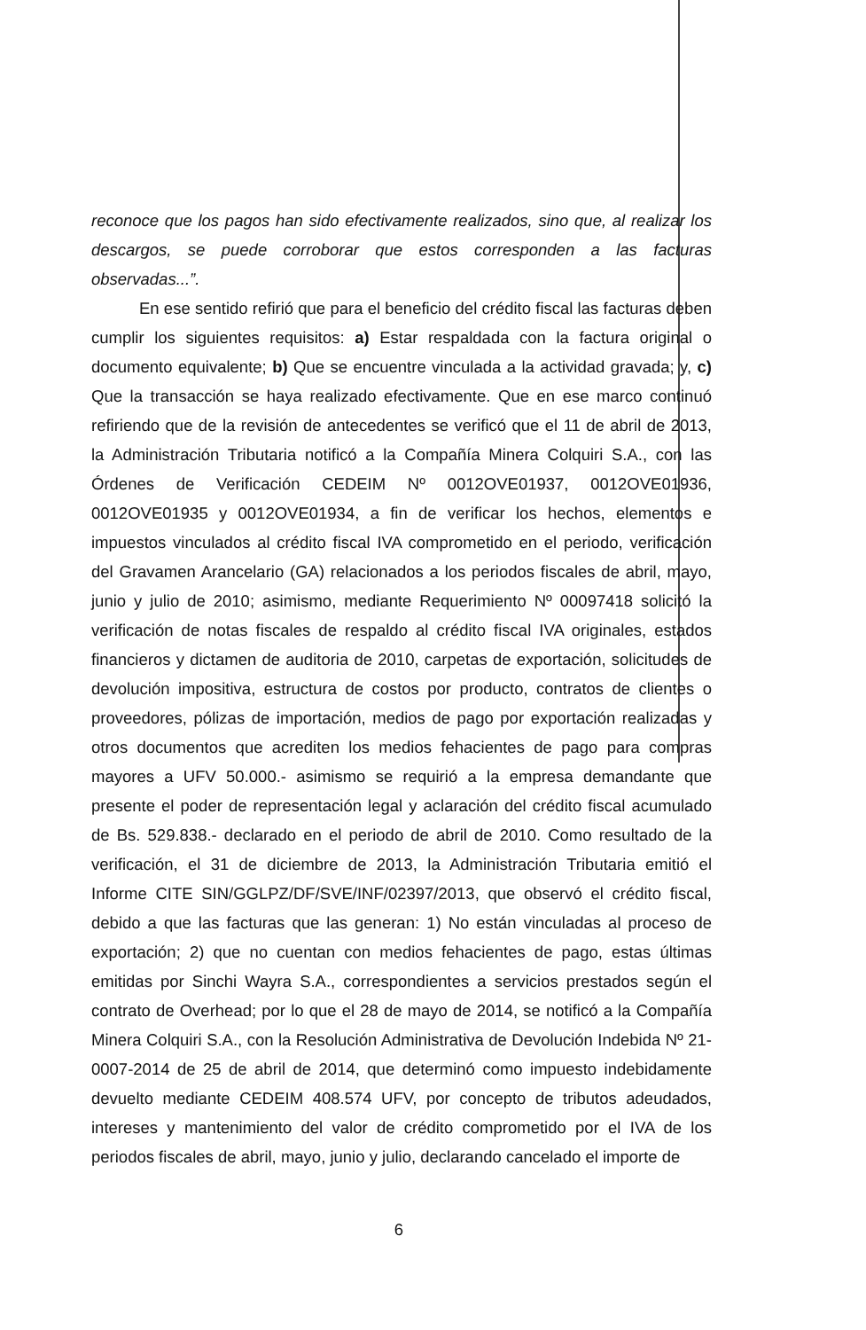reconoce que los pagos han sido efectivamente realizados, sino que, al realizar los descargos, se puede corroborar que estos corresponden a las facturas observadas...”.
En ese sentido refirió que para el beneficio del crédito fiscal las facturas deben cumplir los siguientes requisitos: a) Estar respaldada con la factura original o documento equivalente; b) Que se encuentre vinculada a la actividad gravada; y, c) Que la transacción se haya realizado efectivamente. Que en ese marco continuó refiriendo que de la revisión de antecedentes se verificó que el 11 de abril de 2013, la Administración Tributaria notificó a la Compañía Minera Colquiri S.A., con las Órdenes de Verificación CEDEIM Nº 0012OVE01937, 0012OVE01936, 0012OVE01935 y 0012OVE01934, a fin de verificar los hechos, elementos e impuestos vinculados al crédito fiscal IVA comprometido en el periodo, verificación del Gravamen Arancelario (GA) relacionados a los periodos fiscales de abril, mayo, junio y julio de 2010; asimismo, mediante Requerimiento Nº 00097418 solicitó la verificación de notas fiscales de respaldo al crédito fiscal IVA originales, estados financieros y dictamen de auditoria de 2010, carpetas de exportación, solicitudes de devolución impositiva, estructura de costos por producto, contratos de clientes o proveedores, pólizas de importación, medios de pago por exportación realizadas y otros documentos que acrediten los medios fehacientes de pago para compras mayores a UFV 50.000.- asimismo se requirió a la empresa demandante que presente el poder de representación legal y aclaración del crédito fiscal acumulado de Bs. 529.838.- declarado en el periodo de abril de 2010. Como resultado de la verificación, el 31 de diciembre de 2013, la Administración Tributaria emitió el Informe CITE SIN/GGLPZ/DF/SVE/INF/02397/2013, que observó el crédito fiscal, debido a que las facturas que las generan: 1) No están vinculadas al proceso de exportación; 2) que no cuentan con medios fehacientes de pago, estas últimas emitidas por Sinchi Wayra S.A., correspondientes a servicios prestados según el contrato de Overhead; por lo que el 28 de mayo de 2014, se notificó a la Compañía Minera Colquiri S.A., con la Resolución Administrativa de Devolución Indebida Nº 21-0007-2014 de 25 de abril de 2014, que determinó como impuesto indebidamente devuelto mediante CEDEIM 408.574 UFV, por concepto de tributos adeudados, intereses y mantenimiento del valor de crédito comprometido por el IVA de los periodos fiscales de abril, mayo, junio y julio, declarando cancelado el importe de
6